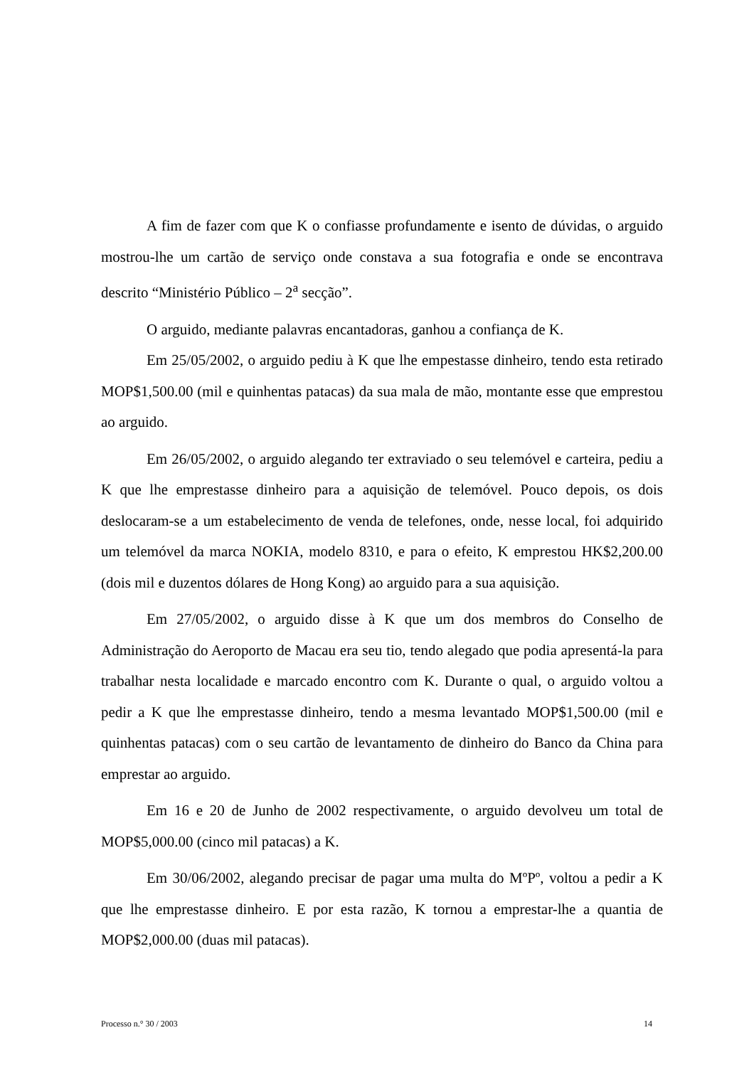A fim de fazer com que K o confiasse profundamente e isento de dúvidas, o arguido mostrou-lhe um cartão de serviço onde constava a sua fotografia e onde se encontrava descrito “Ministério Público – 2<sup>a</sup> secção”.
O arguido, mediante palavras encantadoras, ganhou a confiança de K.
Em 25/05/2002, o arguido pediu à K que lhe empestasse dinheiro, tendo esta retirado MOP$1,500.00 (mil e quinhentas patacas) da sua mala de mão, montante esse que emprestou ao arguido.
Em 26/05/2002, o arguido alegando ter extraviado o seu telemóvel e carteira, pediu a K que lhe emprestasse dinheiro para a aquisição de telemóvel. Pouco depois, os dois deslocaram-se a um estabelecimento de venda de telefones, onde, nesse local, foi adquirido um telemóvel da marca NOKIA, modelo 8310, e para o efeito, K emprestou HK$2,200.00 (dois mil e duzentos dólares de Hong Kong) ao arguido para a sua aquisição.
Em 27/05/2002, o arguido disse à K que um dos membros do Conselho de Administração do Aeroporto de Macau era seu tio, tendo alegado que podia apresentá-la para trabalhar nesta localidade e marcado encontro com K. Durante o qual, o arguido voltou a pedir a K que lhe emprestasse dinheiro, tendo a mesma levantado MOP$1,500.00 (mil e quinhentas patacas) com o seu cartão de levantamento de dinheiro do Banco da China para emprestar ao arguido.
Em 16 e 20 de Junho de 2002 respectivamente, o arguido devolveu um total de MOP$5,000.00 (cinco mil patacas) a K.
Em 30/06/2002, alegando precisar de pagar uma multa do MºPº, voltou a pedir a K que lhe emprestasse dinheiro. E por esta razão, K tornou a emprestar-lhe a quantia de MOP$2,000.00 (duas mil patacas).
Processo n.° 30 / 2003 14